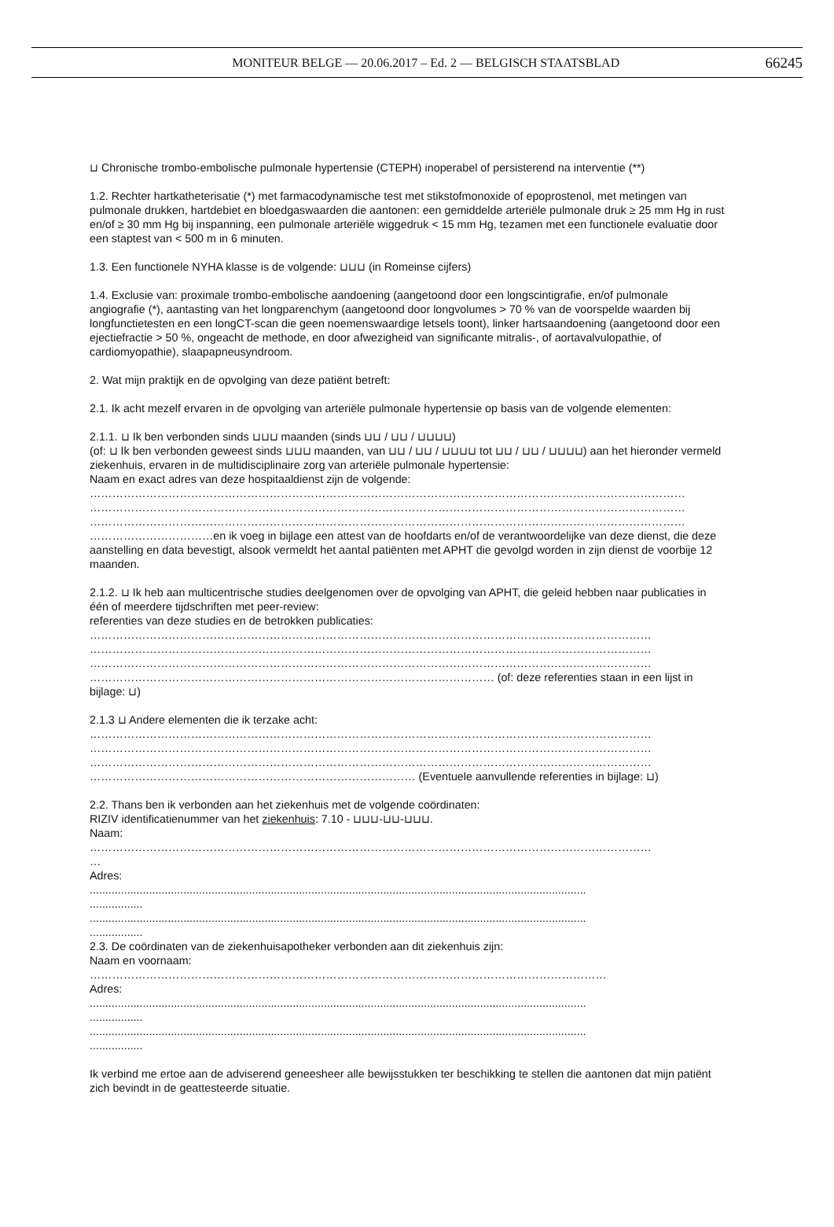MONITEUR BELGE — 20.06.2017 – Ed. 2 — BELGISCH STAATSBLAD
66245
⊔ Chronische trombo-embolische pulmonale hypertensie (CTEPH) inoperabel of persisterend na interventie (**)
1.2. Rechter hartkatheterisatie (*) met farmacodynamische test met stikstofmonoxide of epoprostenol, met metingen van pulmonale drukken, hartdebiet en bloedgaswaarden die aantonen: een gemiddelde arteriële pulmonale druk ≥ 25 mm Hg in rust en/of ≥ 30 mm Hg bij inspanning, een pulmonale arteriële wiggedruk < 15 mm Hg, tezamen met een functionele evaluatie door een staptest van < 500 m in 6 minuten.
1.3. Een functionele NYHA klasse is de volgende: ⊔⊔⊔ (in Romeinse cijfers)
1.4. Exclusie van: proximale trombo-embolische aandoening (aangetoond door een longscintigrafie, en/of pulmonale angiografie (*), aantasting van het longparenchym (aangetoond door longvolumes > 70 % van de voorspelde waarden bij longfunctietesten en een longCT-scan die geen noemenswaardige letsels toont), linker hartsaandoening (aangetoond door een ejectiefractie > 50 %, ongeacht de methode, en door afwezigheid van significante mitralis-, of aortavalvulopathie, of cardiomyopathie), slaapapneusyndroom.
2. Wat mijn praktijk en de opvolging van deze patiënt betreft:
2.1. Ik acht mezelf ervaren in de opvolging van arteriële pulmonale hypertensie op basis van de volgende elementen:
2.1.1. ⊔ Ik ben verbonden sinds ⊔⊔⊔ maanden (sinds ⊔⊔ / ⊔⊔ / ⊔⊔⊔⊔)
(of: ⊔ Ik ben verbonden geweest sinds ⊔⊔⊔ maanden, van ⊔⊔ / ⊔⊔ / ⊔⊔⊔⊔ tot ⊔⊔ / ⊔⊔ / ⊔⊔⊔⊔) aan het hieronder vermeld ziekenhuis, ervaren in de multidisciplinaire zorg van arteriële pulmonale hypertensie:
Naam en exact adres van deze hospitaaldienst zijn de volgende:
……………………………………………………………………………………………………………………………………………
……………………………………………………………………………………………………………………………………………
……………………………………………………………………………………………………………………………………………
……………………………en ik voeg in bijlage een attest van de hoofdarts en/of de verantwoordelijke van deze dienst, die deze aanstelling en data bevestigt, alsook vermeldt het aantal patiënten met APHT die gevolgd worden in zijn dienst de voorbije 12 maanden.
2.1.2. ⊔ Ik heb aan multicentrische studies deelgenomen over de opvolging van APHT, die geleid hebben naar publicaties in één of meerdere tijdschriften met peer-review:
referenties van deze studies en de betrokken publicaties:
……………………………………………………………………………………………………………………………………
……………………………………………………………………………………………………………………………………
……………………………………………………………………………………………………………………………………
……………………………………………………………………………………………… (of: deze referenties staan in een lijst in bijlage: ⊔)
2.1.3 ⊔ Andere elementen die ik terzake acht:
……………………………………………………………………………………………………………………………………
……………………………………………………………………………………………………………………………………
……………………………………………………………………………………………………………………………………
…………………………………………………………………………… (Eventuele aanvullende referenties in bijlage: ⊔)
2.2. Thans ben ik verbonden aan het ziekenhuis met de volgende coördinaten:
RIZIV identificatienummer van het ziekenhuis: 7.10 - ⊔⊔⊔-⊔⊔-⊔⊔⊔.
Naam:
……………………………………………………………………………………………………………………………………
…
Adres:
...............................................................................................................................................................
.................
...............................................................................................................................................................
.................
2.3. De coördinaten van de ziekenhuisapotheker verbonden aan dit ziekenhuis zijn:
Naam en voornaam:
…………………………………………………………………………………………………………………………
Adres:
...............................................................................................................................................................
.................
...............................................................................................................................................................
.................
Ik verbind me ertoe aan de adviserend geneesheer alle bewijsstukken ter beschikking te stellen die aantonen dat mijn patiënt zich bevindt in de geattesteerde situatie.